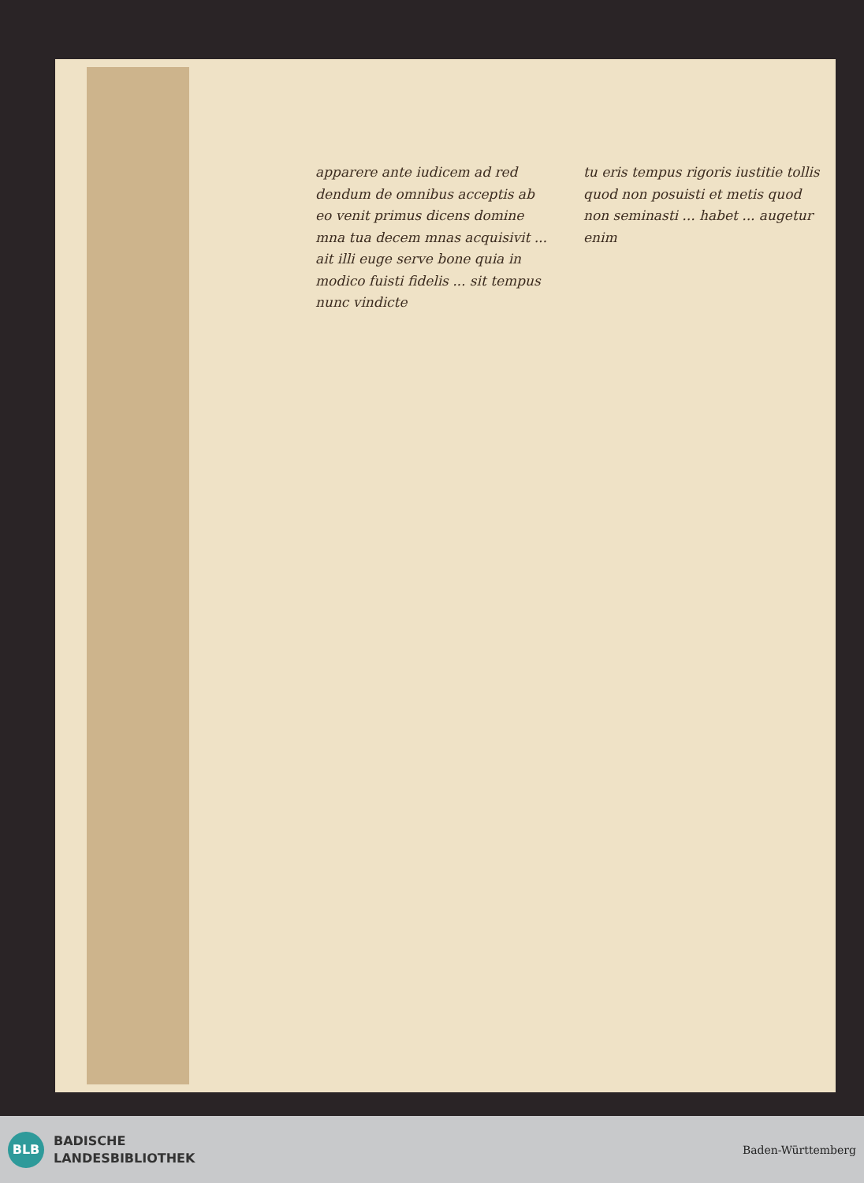apparere ante iudicem ad red dendum de omnibus acceptis ab eo venit primus dicens domine mna tua decem mnas acquisivit ... ait illi euge serve bone quia in modico fuisti fidelis ... sit tempus nunc vindicte
tu eris tempus rigoris iustitie tollis quod non posuisti et metis quod non seminasti ... habet ... augetur enim
BLB
BADISCHE
LANDESBIBLIOTHEK
Baden-Württemberg